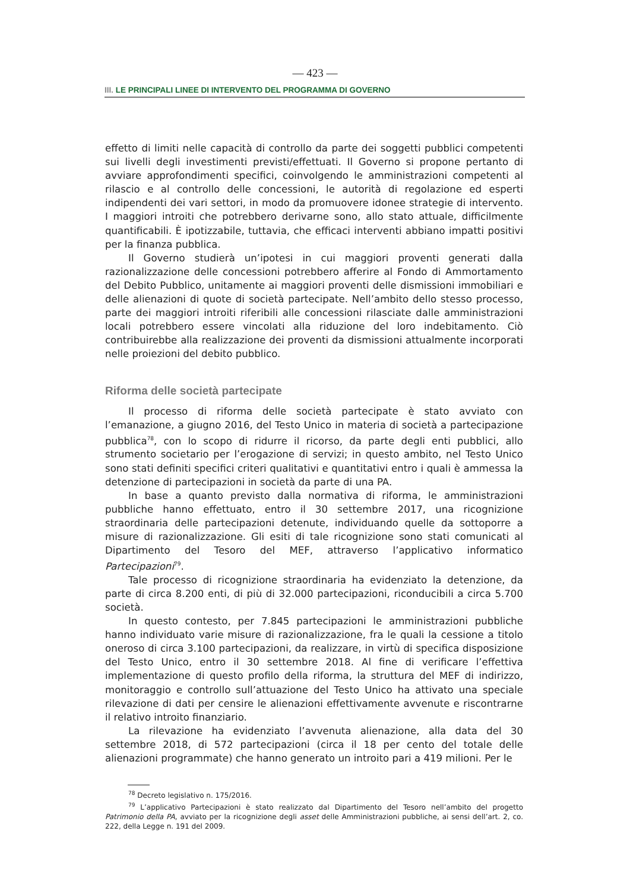— 423 —
III. LE PRINCIPALI LINEE DI INTERVENTO DEL PROGRAMMA DI GOVERNO
effetto di limiti nelle capacità di controllo da parte dei soggetti pubblici competenti sui livelli degli investimenti previsti/effettuati. Il Governo si propone pertanto di avviare approfondimenti specifici, coinvolgendo le amministrazioni competenti al rilascio e al controllo delle concessioni, le autorità di regolazione ed esperti indipendenti dei vari settori, in modo da promuovere idonee strategie di intervento. I maggiori introiti che potrebbero derivarne sono, allo stato attuale, difficilmente quantificabili. È ipotizzabile, tuttavia, che efficaci interventi abbiano impatti positivi per la finanza pubblica.
Il Governo studierà un’ipotesi in cui maggiori proventi generati dalla razionalizzazione delle concessioni potrebbero afferire al Fondo di Ammortamento del Debito Pubblico, unitamente ai maggiori proventi delle dismissioni immobiliari e delle alienazioni di quote di società partecipate. Nell’ambito dello stesso processo, parte dei maggiori introiti riferibili alle concessioni rilasciate dalle amministrazioni locali potrebbero essere vincolati alla riduzione del loro indebitamento. Ciò contribuirebbe alla realizzazione dei proventi da dismissioni attualmente incorporati nelle proiezioni del debito pubblico.
Riforma delle società partecipate
Il processo di riforma delle società partecipate è stato avviato con l’emanazione, a giugno 2016, del Testo Unico in materia di società a partecipazione pubblica<sup>78</sup>, con lo scopo di ridurre il ricorso, da parte degli enti pubblici, allo strumento societario per l’erogazione di servizi; in questo ambito, nel Testo Unico sono stati definiti specifici criteri qualitativi e quantitativi entro i quali è ammessa la detenzione di partecipazioni in società da parte di una PA.
In base a quanto previsto dalla normativa di riforma, le amministrazioni pubbliche hanno effettuato, entro il 30 settembre 2017, una ricognizione straordinaria delle partecipazioni detenute, individuando quelle da sottoporre a misure di razionalizzazione. Gli esiti di tale ricognizione sono stati comunicati al Dipartimento del Tesoro del MEF, attraverso l’applicativo informatico Partecipazioni<sup>79</sup>.
Tale processo di ricognizione straordinaria ha evidenziato la detenzione, da parte di circa 8.200 enti, di più di 32.000 partecipazioni, riconducibili a circa 5.700 società.
In questo contesto, per 7.845 partecipazioni le amministrazioni pubbliche hanno individuato varie misure di razionalizzazione, fra le quali la cessione a titolo oneroso di circa 3.100 partecipazioni, da realizzare, in virtù di specifica disposizione del Testo Unico, entro il 30 settembre 2018. Al fine di verificare l’effettiva implementazione di questo profilo della riforma, la struttura del MEF di indirizzo, monitoraggio e controllo sull’attuazione del Testo Unico ha attivato una speciale rilevazione di dati per censire le alienazioni effettivamente avvenute e riscontrarne il relativo introito finanziario.
La rilevazione ha evidenziato l’avvenuta alienazione, alla data del 30 settembre 2018, di 572 partecipazioni (circa il 18 per cento del totale delle alienazioni programmate) che hanno generato un introito pari a 419 milioni. Per le
<sup>78</sup> Decreto legislativo n. 175/2016.
<sup>79</sup> L’applicativo Partecipazioni è stato realizzato dal Dipartimento del Tesoro nell’ambito del progetto Patrimonio della PA, avviato per la ricognizione degli asset delle Amministrazioni pubbliche, ai sensi dell’art. 2, co. 222, della Legge n. 191 del 2009.